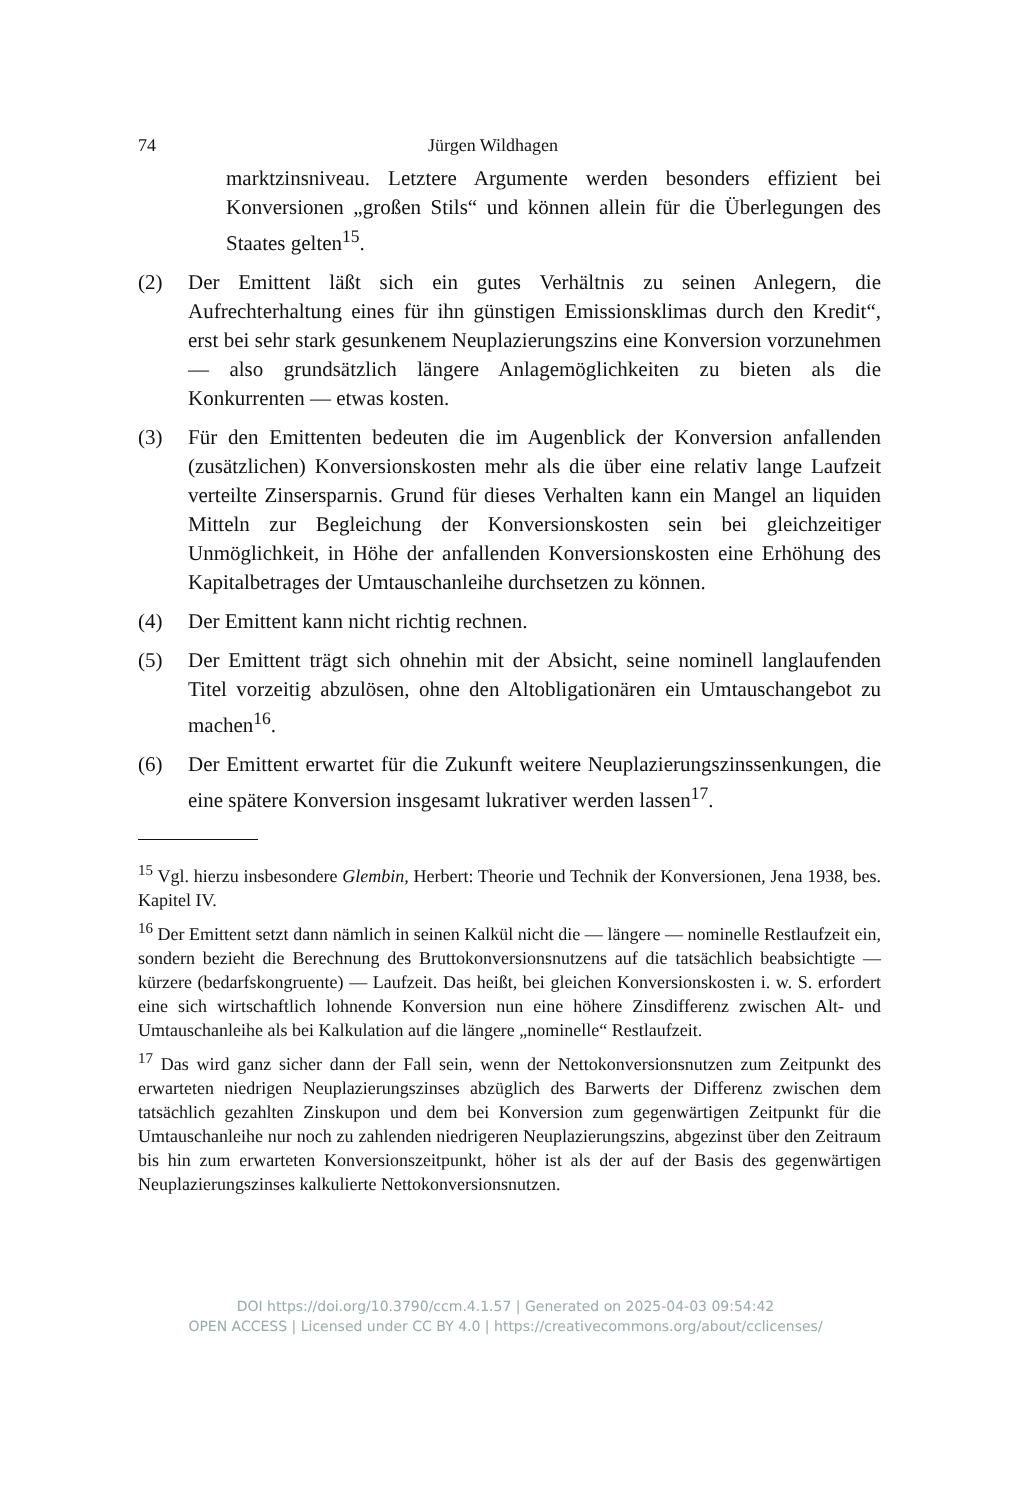74 Jürgen Wildhagen
marktzinsniveau. Letztere Argumente werden besonders effizient bei Konversionen „großen Stils“ und können allein für die Überlegungen des Staates gelten<sup>15</sup>.
(2) Der Emittent läßt sich ein gutes Verhältnis zu seinen Anlegern, die Aufrechterhaltung eines für ihn günstigen Emissionsklimas durch den Kredit“, erst bei sehr stark gesunkenem Neuplazierungszins eine Konversion vorzunehmen — also grundsätzlich längere Anlagemöglichkeiten zu bieten als die Konkurrenten — etwas kosten.
(3) Für den Emittenten bedeuten die im Augenblick der Konversion anfallenden (zusätzlichen) Konversionskosten mehr als die über eine relativ lange Laufzeit verteilte Zinsersparnis. Grund für dieses Verhalten kann ein Mangel an liquiden Mitteln zur Begleichung der Konversionskosten sein bei gleichzeitiger Unmöglichkeit, in Höhe der anfallenden Konversionskosten eine Erhöhung des Kapitalbetrages der Umtauschanleihe durchsetzen zu können.
(4) Der Emittent kann nicht richtig rechnen.
(5) Der Emittent trägt sich ohnehin mit der Absicht, seine nominell langlaufenden Titel vorzeitig abzulösen, ohne den Altobligationären ein Umtauschangebot zu machen<sup>16</sup>.
(6) Der Emittent erwartet für die Zukunft weitere Neuplazierungszinssenkungen, die eine spätere Konversion insgesamt lukrativer werden lassen<sup>17</sup>.
<sup>15</sup> Vgl. hierzu insbesondere Glembin, Herbert: Theorie und Technik der Konversionen, Jena 1938, bes. Kapitel IV.
<sup>16</sup> Der Emittent setzt dann nämlich in seinen Kalkül nicht die — längere — nominelle Restlaufzeit ein, sondern bezieht die Berechnung des Bruttokonversionsnutzens auf die tatsächlich beabsichtigte — kürzere (bedarfskongruente) — Laufzeit. Das heißt, bei gleichen Konversionskosten i. w. S. erfordert eine sich wirtschaftlich lohnende Konversion nun eine höhere Zinsdifferenz zwischen Alt- und Umtauschanleihe als bei Kalkulation auf die längere „nominelle“ Restlaufzeit.
<sup>17</sup> Das wird ganz sicher dann der Fall sein, wenn der Nettokonversionsnutzen zum Zeitpunkt des erwarteten niedrigen Neuplazierungszinses abzüglich des Barwerts der Differenz zwischen dem tatsächlich gezahlten Zinskupon und dem bei Konversion zum gegenwärtigen Zeitpunkt für die Umtauschanleihe nur noch zu zahlenden niedrigeren Neuplazierungszins, abgezinst über den Zeitraum bis hin zum erwarteten Konversionszeitpunkt, höher ist als der auf der Basis des gegenwärtigen Neuplazierungszinses kalkulierte Nettokonversionsnutzen.
DOI https://doi.org/10.3790/ccm.4.1.57 | Generated on 2025-04-03 09:54:42
OPEN ACCESS | Licensed under CC BY 4.0 | https://creativecommons.org/about/cclicenses/